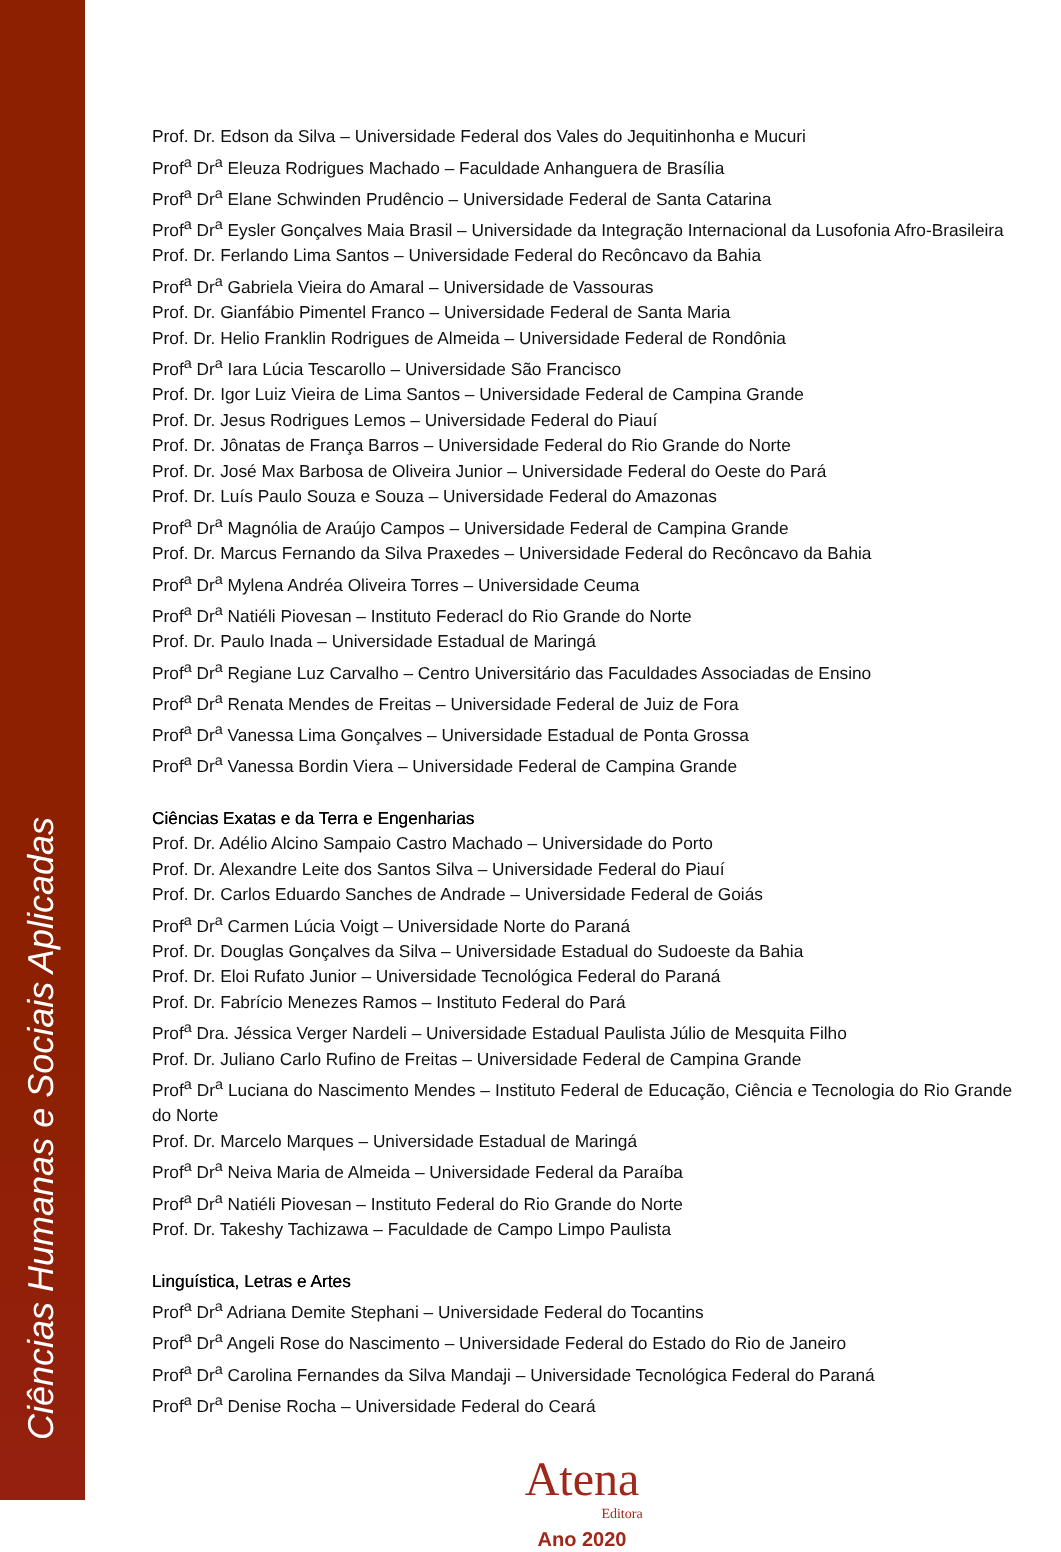Ciências Humanas e Sociais Aplicadas
Prof. Dr. Edson da Silva – Universidade Federal dos Vales do Jequitinhonha e Mucuri
Prof<sup>a</sup> Dr<sup>a</sup> Eleuza Rodrigues Machado – Faculdade Anhanguera de Brasília
Prof<sup>a</sup> Dr<sup>a</sup> Elane Schwinden Prudêncio – Universidade Federal de Santa Catarina
Prof<sup>a</sup> Dr<sup>a</sup> Eysler Gonçalves Maia Brasil – Universidade da Integração Internacional da Lusofonia Afro-Brasileira
Prof. Dr. Ferlando Lima Santos – Universidade Federal do Recôncavo da Bahia
Prof<sup>a</sup> Dr<sup>a</sup> Gabriela Vieira do Amaral – Universidade de Vassouras
Prof. Dr. Gianfábio Pimentel Franco – Universidade Federal de Santa Maria
Prof. Dr. Helio Franklin Rodrigues de Almeida – Universidade Federal de Rondônia
Prof<sup>a</sup> Dr<sup>a</sup> Iara Lúcia Tescarollo – Universidade São Francisco
Prof. Dr. Igor Luiz Vieira de Lima Santos – Universidade Federal de Campina Grande
Prof. Dr. Jesus Rodrigues Lemos – Universidade Federal do Piauí
Prof. Dr. Jônatas de França Barros – Universidade Federal do Rio Grande do Norte
Prof. Dr. José Max Barbosa de Oliveira Junior – Universidade Federal do Oeste do Pará
Prof. Dr. Luís Paulo Souza e Souza – Universidade Federal do Amazonas
Prof<sup>a</sup> Dr<sup>a</sup> Magnólia de Araújo Campos – Universidade Federal de Campina Grande
Prof. Dr. Marcus Fernando da Silva Praxedes – Universidade Federal do Recôncavo da Bahia
Prof<sup>a</sup> Dr<sup>a</sup> Mylena Andréa Oliveira Torres – Universidade Ceuma
Prof<sup>a</sup> Dr<sup>a</sup> Natiéli Piovesan – Instituto Federacl do Rio Grande do Norte
Prof. Dr. Paulo Inada – Universidade Estadual de Maringá
Prof<sup>a</sup> Dr<sup>a</sup> Regiane Luz Carvalho – Centro Universitário das Faculdades Associadas de Ensino
Prof<sup>a</sup> Dr<sup>a</sup> Renata Mendes de Freitas – Universidade Federal de Juiz de Fora
Prof<sup>a</sup> Dr<sup>a</sup> Vanessa Lima Gonçalves – Universidade Estadual de Ponta Grossa
Prof<sup>a</sup> Dr<sup>a</sup> Vanessa Bordin Viera – Universidade Federal de Campina Grande
Ciências Exatas e da Terra e Engenharias
Prof. Dr. Adélio Alcino Sampaio Castro Machado – Universidade do Porto
Prof. Dr. Alexandre Leite dos Santos Silva – Universidade Federal do Piauí
Prof. Dr. Carlos Eduardo Sanches de Andrade – Universidade Federal de Goiás
Prof<sup>a</sup> Dr<sup>a</sup> Carmen Lúcia Voigt – Universidade Norte do Paraná
Prof. Dr. Douglas Gonçalves da Silva – Universidade Estadual do Sudoeste da Bahia
Prof. Dr. Eloi Rufato Junior – Universidade Tecnológica Federal do Paraná
Prof. Dr. Fabrício Menezes Ramos – Instituto Federal do Pará
Prof<sup>a</sup> Dra. Jéssica Verger Nardeli – Universidade Estadual Paulista Júlio de Mesquita Filho
Prof. Dr. Juliano Carlo Rufino de Freitas – Universidade Federal de Campina Grande
Prof<sup>a</sup> Dr<sup>a</sup> Luciana do Nascimento Mendes – Instituto Federal de Educação, Ciência e Tecnologia do Rio Grande do Norte
Prof. Dr. Marcelo Marques – Universidade Estadual de Maringá
Prof<sup>a</sup> Dr<sup>a</sup> Neiva Maria de Almeida – Universidade Federal da Paraíba
Prof<sup>a</sup> Dr<sup>a</sup> Natiéli Piovesan – Instituto Federal do Rio Grande do Norte
Prof. Dr. Takeshy Tachizawa – Faculdade de Campo Limpo Paulista
Linguística, Letras e Artes
Prof<sup>a</sup> Dr<sup>a</sup> Adriana Demite Stephani – Universidade Federal do Tocantins
Prof<sup>a</sup> Dr<sup>a</sup> Angeli Rose do Nascimento – Universidade Federal do Estado do Rio de Janeiro
Prof<sup>a</sup> Dr<sup>a</sup> Carolina Fernandes da Silva Mandaji – Universidade Tecnológica Federal do Paraná
Prof<sup>a</sup> Dr<sup>a</sup> Denise Rocha – Universidade Federal do Ceará
Atena
Editora
Ano 2020